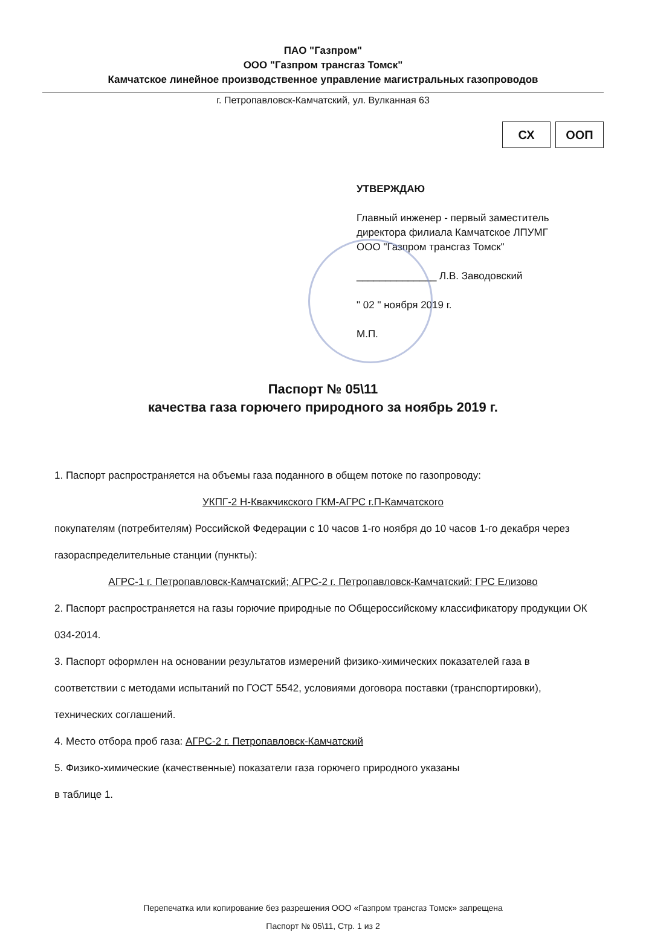ПАО "Газпром"
ООО "Газпром трансгаз Томск"
Камчатское линейное производственное управление магистральных газопроводов
г. Петропавловск-Камчатский, ул. Вулканная 63
СХ ООП
УТВЕРЖДАЮ
Главный инженер - первый заместитель
директора филиала Камчатское ЛПУМГ
ООО "Газпром трансгаз Томск"
______________ Л.В. Заводовский
" 02 " ноября 2019 г.
М.П.
Паспорт № 05\11
качества газа горючего природного за ноябрь 2019 г.
1. Паспорт распространяется на объемы газа поданного в общем потоке по газопроводу:
УКПГ-2 Н-Квакчикского ГКМ-АГРС г.П-Камчатского
покупателям (потребителям) Российской Федерации с 10 часов 1-го ноября до 10 часов 1-го декабря через газораспределительные станции (пункты):
АГРС-1 г. Петропавловск-Камчатский; АГРС-2 г. Петропавловск-Камчатский; ГРС Елизово
2. Паспорт распространяется на газы горючие природные по Общероссийскому классификатору продукции ОК 034-2014.
3. Паспорт оформлен на основании результатов измерений физико-химических показателей газа в соответствии с методами испытаний по ГОСТ 5542, условиями договора поставки (транспортировки), технических соглашений.
4. Место отбора проб газа: АГРС-2 г. Петропавловск-Камчатский
5. Физико-химические (качественные) показатели газа горючего природного указаны
в таблице 1.
Перепечатка или копирование без разрешения ООО «Газпром трансгаз Томск» запрещена
Паспорт № 05\11, Стр. 1 из 2